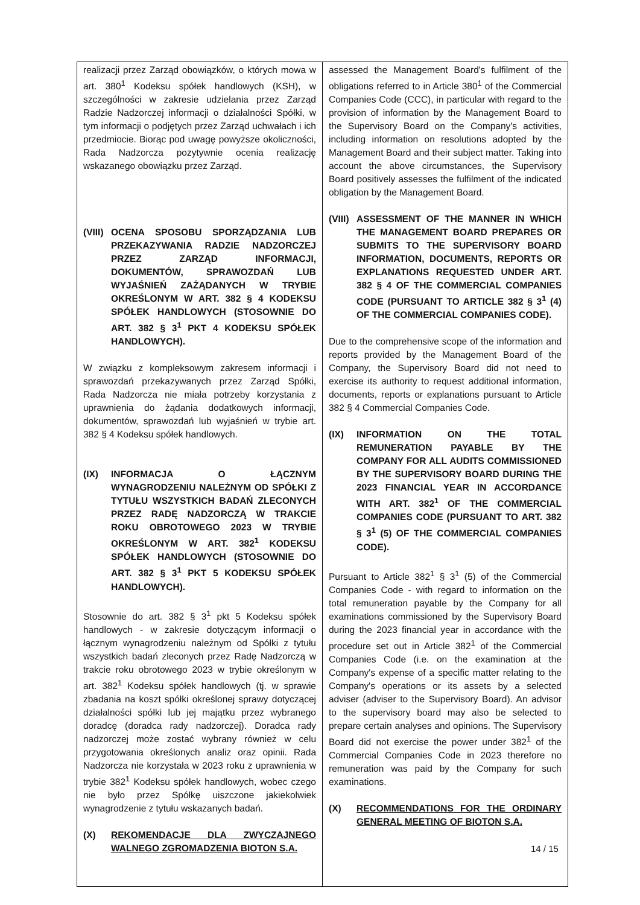| realizacji przez Zarząd obowiązków, o których mowa w art. 380<sup>1</sup> Kodeksu spółek handlowych (KSH), w szczególności w zakresie udzielania przez Zarząd Radzie Nadzorczej informacji o działalności Spółki, w tym informacji o podjętych przez Zarząd uchwałach i ich przedmiocie. Biorąc pod uwagę powyższe okoliczności, Rada Nadzorcza pozytywnie ocenia realizację wskazanego obowiązku przez Zarząd. (VIII) OCENA SPOSOBU SPORZĄDZANIA LUB PRZEKAZYWANIA RADZIE NADZORCZEJ PRZEZ ZARZĄD INFORMACJI, DOKUMENTÓW, SPRAWOZDAŃ LUB WYJAŚNIEŃ ZAŻĄDANYCH W TRYBIE OKREŚLONYM W ART. 382 § 4 KODEKSU SPÓŁEK HANDLOWYCH (STOSOWNIE DO ART. 382 § 3<sup>1</sup> PKT 4 KODEKSU SPÓŁEK HANDLOWYCH). W związku z kompleksowym zakresem informacji i sprawozdań przekazywanych przez Zarząd Spółki, Rada Nadzorcza nie miała potrzeby korzystania z uprawnienia do żądania dodatkowych informacji, dokumentów, sprawozdań lub wyjaśnień w trybie art. 382 § 4 Kodeksu spółek handlowych. (IX) INFORMACJA O ŁĄCZNYM WYNAGRODZENIU NALEŻNYM OD SPÓŁKI Z TYTUŁU WSZYSTKICH BADAŃ ZLECONYCH PRZEZ RADĘ NADZORCZĄ W TRAKCIE ROKU OBROTOWEGO 2023 W TRYBIE OKREŚLONYM W ART. 382<sup>1</sup> KODEKSU SPÓŁEK HANDLOWYCH (STOSOWNIE DO ART. 382 § 3<sup>1</sup> PKT 5 KODEKSU SPÓŁEK HANDLOWYCH). Stosownie do art. 382 § 3<sup>1</sup> pkt 5 Kodeksu spółek handlowych - w zakresie dotyczącym informacji o łącznym wynagrodzeniu należnym od Spółki z tytułu wszystkich badań zleconych przez Radę Nadzorczą w trakcie roku obrotowego 2023 w trybie określonym w art. 382<sup>1</sup> Kodeksu spółek handlowych (tj. w sprawie zbadania na koszt spółki określonej sprawy dotyczącej działalności spółki lub jej majątku przez wybranego doradcę (doradca rady nadzorczej). Doradca rady nadzorczej może zostać wybrany również w celu przygotowania określonych analiz oraz opinii. Rada Nadzorcza nie korzystała w 2023 roku z uprawnienia w trybie 382<sup>1</sup> Kodeksu spółek handlowych, wobec czego nie było przez Spółkę uiszczone jakiekolwiek wynagrodzenie z tytułu wskazanych badań. (X) REKOMENDACJE DLA ZWYCZAJNEGO WALNEGO ZGROMADZENIA BIOTON S.A. | assessed the Management Board's fulfilment of the obligations referred to in Article 380<sup>1</sup> of the Commercial Companies Code (CCC), in particular with regard to the provision of information by the Management Board to the Supervisory Board on the Company's activities, including information on resolutions adopted by the Management Board and their subject matter. Taking into account the above circumstances, the Supervisory Board positively assesses the fulfilment of the indicated obligation by the Management Board. (VIII) ASSESSMENT OF THE MANNER IN WHICH THE MANAGEMENT BOARD PREPARES OR SUBMITS TO THE SUPERVISORY BOARD INFORMATION, DOCUMENTS, REPORTS OR EXPLANATIONS REQUESTED UNDER ART. 382 § 4 OF THE COMMERCIAL COMPANIES CODE (PURSUANT TO ARTICLE 382 § 3<sup>1</sup> (4) OF THE COMMERCIAL COMPANIES CODE). Due to the comprehensive scope of the information and reports provided by the Management Board of the Company, the Supervisory Board did not need to exercise its authority to request additional information, documents, reports or explanations pursuant to Article 382 § 4 Commercial Companies Code. (IX) INFORMATION ON THE TOTAL REMUNERATION PAYABLE BY THE COMPANY FOR ALL AUDITS COMMISSIONED BY THE SUPERVISORY BOARD DURING THE 2023 FINANCIAL YEAR IN ACCORDANCE WITH ART. 382<sup>1</sup> OF THE COMMERCIAL COMPANIES CODE (PURSUANT TO ART. 382 § 3<sup>1</sup> (5) OF THE COMMERCIAL COMPANIES CODE). Pursuant to Article 382<sup>1</sup> § 3<sup>1</sup> (5) of the Commercial Companies Code - with regard to information on the total remuneration payable by the Company for all examinations commissioned by the Supervisory Board during the 2023 financial year in accordance with the procedure set out in Article 382<sup>1</sup> of the Commercial Companies Code (i.e. on the examination at the Company's expense of a specific matter relating to the Company's operations or its assets by a selected adviser (adviser to the Supervisory Board). An advisor to the supervisory board may also be selected to prepare certain analyses and opinions. The Supervisory Board did not exercise the power under 382<sup>1</sup> of the Commercial Companies Code in 2023 therefore no remuneration was paid by the Company for such examinations. (X) RECOMMENDATIONS FOR THE ORDINARY GENERAL MEETING OF BIOTON S.A. |
14 / 15